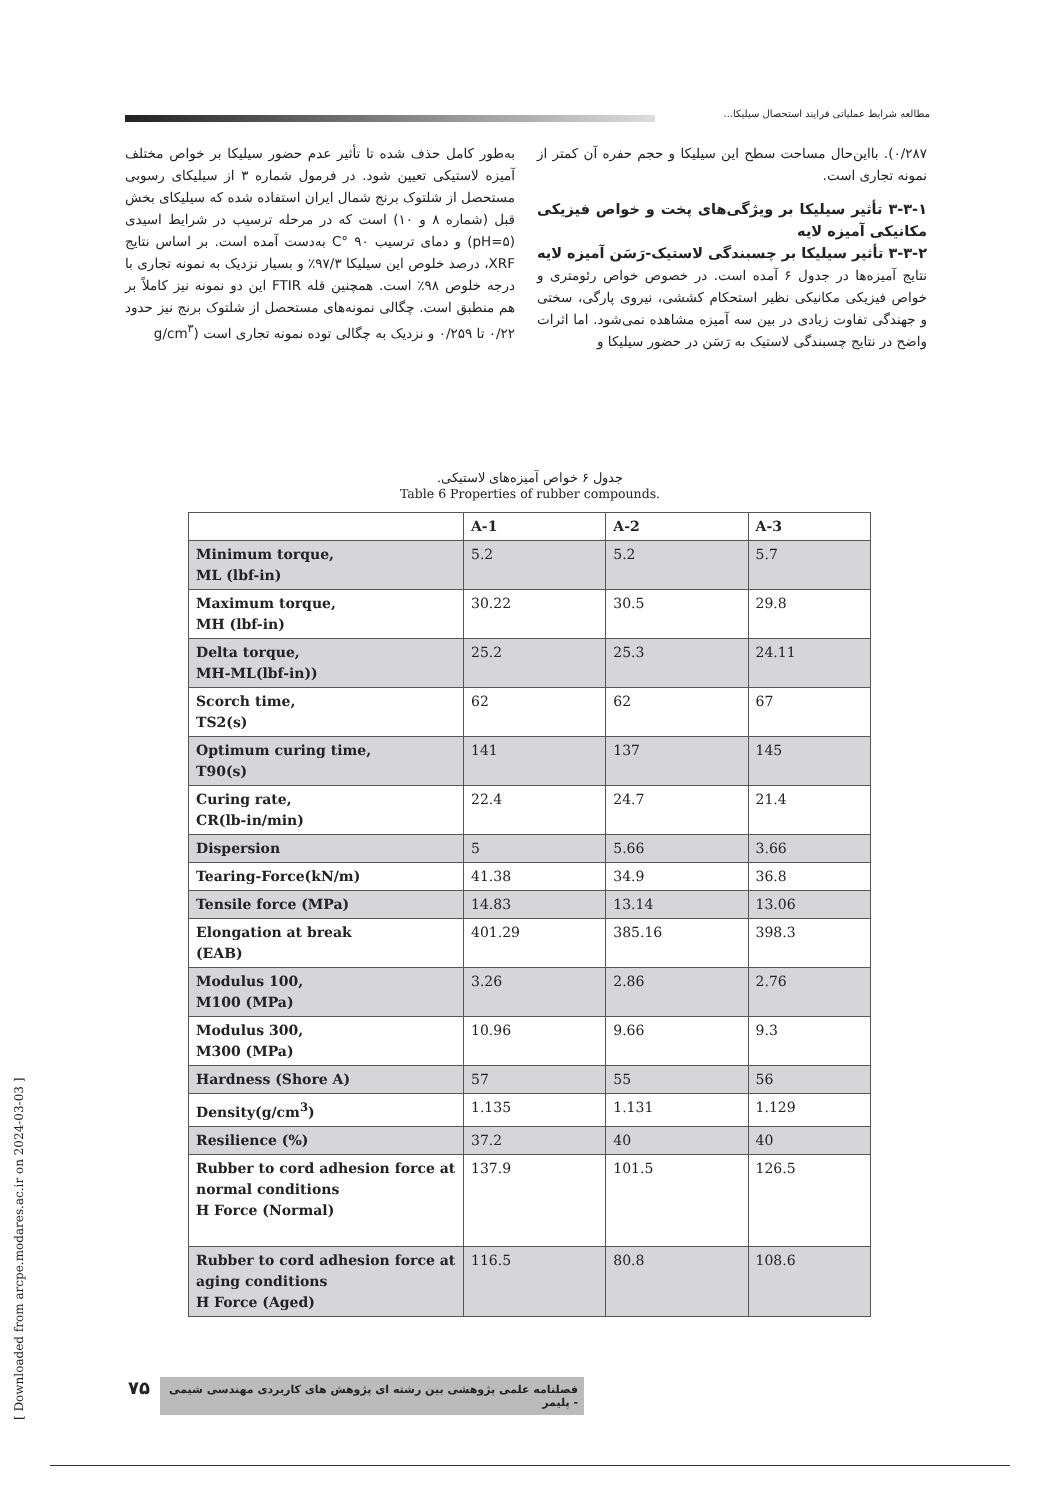مطالعه شرایط عملیاتی فرایند استحصال سیلیکا...
به‌طور کامل حذف شده تا تأثیر عدم حضور سیلیکا بر خواص مختلف آمیزه لاستیکی تعیین شود. در فرمول شماره ۳ از سیلیکای رسوبی مستحصل از شلتوک برنج شمال ایران استفاده شده که سیلیکای بخش قبل (شماره ۸ و ۱۰) است که در مرحله ترسیب در شرایط اسیدی (pH=۵) و دمای ترسیب ۹۰ °C به‌دست آمده است. بر اساس نتایج XRF، درصد خلوص این سیلیکا ۹۷/۳٪ و بسیار نزدیک به نمونه تجاری با درجه خلوص ۹۸٪ است. همچنین قله FTIR این دو نمونه نیز کاملاً بر هم منطبق است. چگالی نمونه‌های مستحصل از شلتوک برنج نیز حدود ۰/۲۲ تا ۰/۲۵۹ و نزدیک به چگالی توده نمونه تجاری است (g/cm<sup>۳</sup>
۰/۲۸۷). بااین‌حال مساحت سطح این سیلیکا و حجم حفره آن کمتر از نمونه تجاری است.
۳-۳-۱ تأثیر سیلیکا بر ویژگی‌های پخت و خواص فیزیکی مکانیکی آمیزه لایه
۳-۳-۲ تأثیر سیلیکا بر چسبندگی لاستیک-رَسَن آمیزه لایه
نتایج آمیزه‌ها در جدول ۶ آمده است. در خصوص خواص رئومتری و خواص فیزیکی مکانیکی نظیر استحکام کششی، نیروی پارگی، سختی و جهندگی تفاوت زیادی در بین سه آمیزه مشاهده نمی‌شود. اما اثرات واضح در نتایج چسبندگی لاستیک به رَسَن در حضور سیلیکا و
جدول ۶ خواص آمیزه‌های لاستیکی.
Table 6 Properties of rubber compounds.
| | A-1 | A-2 | A-3 |
| --- | --- | --- | --- |
| Minimum torque, ML (lbf-in) | 5.2 | 5.2 | 5.7 |
| Maximum torque, MH (lbf-in) | 30.22 | 30.5 | 29.8 |
| Delta torque, MH-ML(lbf-in)) | 25.2 | 25.3 | 24.11 |
| Scorch time, TS2(s) | 62 | 62 | 67 |
| Optimum curing time, T90(s) | 141 | 137 | 145 |
| Curing rate, CR(lb-in/min) | 22.4 | 24.7 | 21.4 |
| Dispersion | 5 | 5.66 | 3.66 |
| Tearing-Force(kN/m) | 41.38 | 34.9 | 36.8 |
| Tensile force (MPa) | 14.83 | 13.14 | 13.06 |
| Elongation at break (EAB) | 401.29 | 385.16 | 398.3 |
| Modulus 100, M100 (MPa) | 3.26 | 2.86 | 2.76 |
| Modulus 300, M300 (MPa) | 10.96 | 9.66 | 9.3 |
| Hardness (Shore A) | 57 | 55 | 56 |
| Density(g/cm<sup>3</sup>) | 1.135 | 1.131 | 1.129 |
| Resilience (%) | 37.2 | 40 | 40 |
| Rubber to cord adhesion force at normal conditions H Force (Normal) | 137.9 | 101.5 | 126.5 |
| Rubber to cord adhesion force at aging conditions H Force (Aged) | 116.5 | 80.8 | 108.6 |
۷۵
فصلنامه علمی پژوهشی بین رشته ای پژوهش های کاربردی مهندسی شیمی - پلیمر
[ Downloaded from arcpe.modares.ac.ir on 2024-03-03 ]